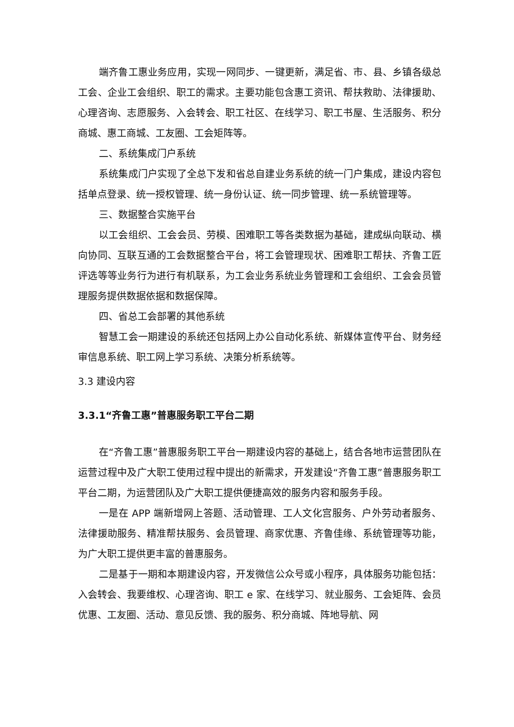端齐鲁工惠业务应用，实现一网同步、一键更新，满足省、市、县、乡镇各级总工会、企业工会组织、职工的需求。主要功能包含惠工资讯、帮扶救助、法律援助、心理咨询、志愿服务、入会转会、职工社区、在线学习、职工书屋、生活服务、积分商城、惠工商城、工友圈、工会矩阵等。
二、系统集成门户系统
系统集成门户实现了全总下发和省总自建业务系统的统一门户集成，建设内容包括单点登录、统一授权管理、统一身份认证、统一同步管理、统一系统管理等。
三、数据整合实施平台
以工会组织、工会会员、劳模、困难职工等各类数据为基础，建成纵向联动、横向协同、互联互通的工会数据整合平台，将工会管理现状、困难职工帮扶、齐鲁工匠评选等等业务行为进行有机联系，为工会业务系统业务管理和工会组织、工会会员管理服务提供数据依据和数据保障。
四、省总工会部署的其他系统
智慧工会一期建设的系统还包括网上办公自动化系统、新媒体宣传平台、财务经审信息系统、职工网上学习系统、决策分析系统等。
3.3 建设内容
3.3.1“齐鲁工惠”普惠服务职工平台二期
在“齐鲁工惠”普惠服务职工平台一期建设内容的基础上，结合各地市运营团队在运营过程中及广大职工使用过程中提出的新需求，开发建设“齐鲁工惠”普惠服务职工平台二期，为运营团队及广大职工提供便捷高效的服务内容和服务手段。
一是在 APP 端新增网上答题、活动管理、工人文化宫服务、户外劳动者服务、法律援助服务、精准帮扶服务、会员管理、商家优惠、齐鲁佳缘、系统管理等功能，为广大职工提供更丰富的普惠服务。
二是基于一期和本期建设内容，开发微信公众号或小程序，具体服务功能包括：入会转会、我要维权、心理咨询、职工 e 家、在线学习、就业服务、工会矩阵、会员优惠、工友圈、活动、意见反馈、我的服务、积分商城、阵地导航、网